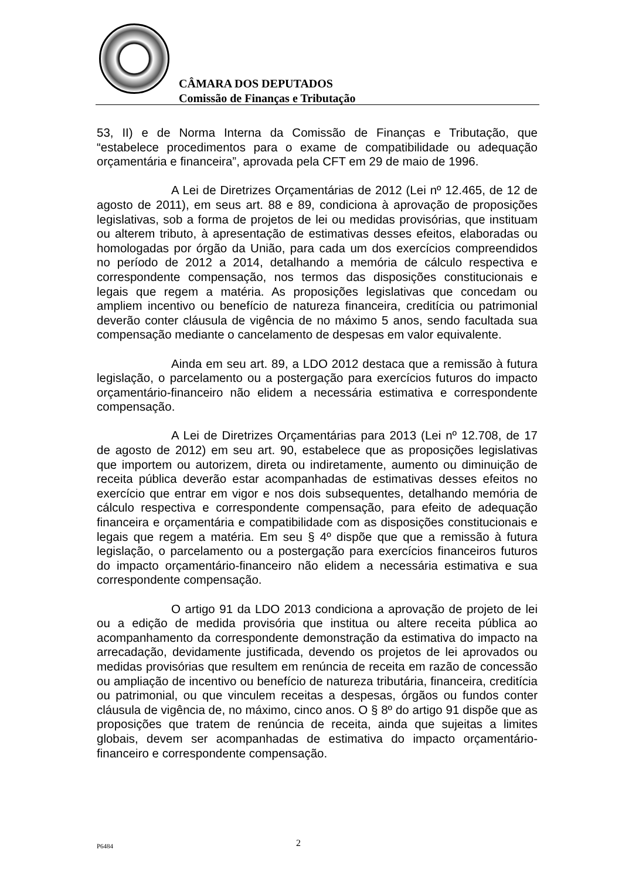CÂMARA DOS DEPUTADOS
Comissão de Finanças e Tributação
53, II) e de Norma Interna da Comissão de Finanças e Tributação, que “estabelece procedimentos para o exame de compatibilidade ou adequação orçamentária e financeira”, aprovada pela CFT em 29 de maio de 1996.
A Lei de Diretrizes Orçamentárias de 2012 (Lei nº 12.465, de 12 de agosto de 2011), em seus art. 88 e 89, condiciona à aprovação de proposições legislativas, sob a forma de projetos de lei ou medidas provisórias, que instituam ou alterem tributo, à apresentação de estimativas desses efeitos, elaboradas ou homologadas por órgão da União, para cada um dos exercícios compreendidos no período de 2012 a 2014, detalhando a memória de cálculo respectiva e correspondente compensação, nos termos das disposições constitucionais e legais que regem a matéria. As proposições legislativas que concedam ou ampliem incentivo ou benefício de natureza financeira, creditícia ou patrimonial deverão conter cláusula de vigência de no máximo 5 anos, sendo facultada sua compensação mediante o cancelamento de despesas em valor equivalente.
Ainda em seu art. 89, a LDO 2012 destaca que a remissão à futura legislação, o parcelamento ou a postergação para exercícios futuros do impacto orçamentário-financeiro não elidem a necessária estimativa e correspondente compensação.
A Lei de Diretrizes Orçamentárias para 2013 (Lei nº 12.708, de 17 de agosto de 2012) em seu art. 90, estabelece que as proposições legislativas que importem ou autorizem, direta ou indiretamente, aumento ou diminuição de receita pública deverão estar acompanhadas de estimativas desses efeitos no exercício que entrar em vigor e nos dois subsequentes, detalhando memória de cálculo respectiva e correspondente compensação, para efeito de adequação financeira e orçamentária e compatibilidade com as disposições constitucionais e legais que regem a matéria. Em seu § 4º dispõe que que a remissão à futura legislação, o parcelamento ou a postergação para exercícios financeiros futuros do impacto orçamentário-financeiro não elidem a necessária estimativa e sua correspondente compensação.
O artigo 91 da LDO 2013 condiciona a aprovação de projeto de lei ou a edição de medida provisória que institua ou altere receita pública ao acompanhamento da correspondente demonstração da estimativa do impacto na arrecadação, devidamente justificada, devendo os projetos de lei aprovados ou medidas provisórias que resultem em renúncia de receita em razão de concessão ou ampliação de incentivo ou benefício de natureza tributária, financeira, creditícia ou patrimonial, ou que vinculem receitas a despesas, órgãos ou fundos conter cláusula de vigência de, no máximo, cinco anos. O § 8º do artigo 91 dispõe que as proposições que tratem de renúncia de receita, ainda que sujeitas a limites globais, devem ser acompanhadas de estimativa do impacto orçamentário-financeiro e correspondente compensação.
P6484 2